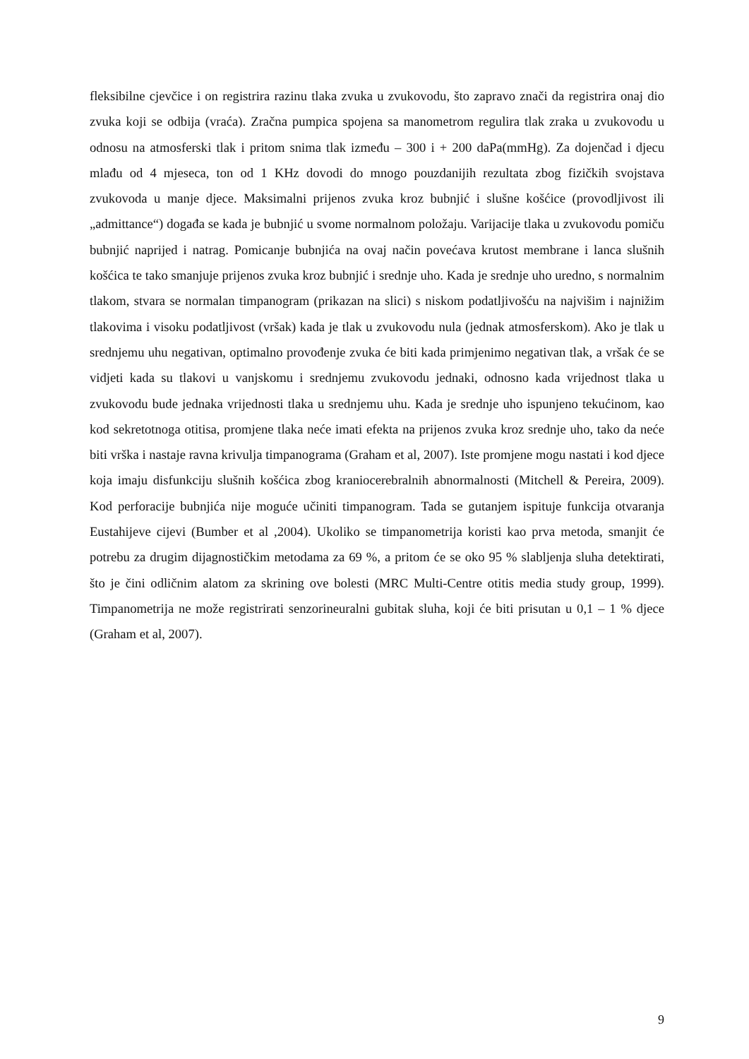fleksibilne cjevčice i on registrira razinu tlaka zvuka u zvukovodu, što zapravo znači da registrira onaj dio zvuka koji se odbija (vraća). Zračna pumpica spojena sa manometrom regulira tlak zraka u zvukovodu u odnosu na atmosferski tlak i pritom snima tlak između – 300 i + 200 daPa(mmHg). Za dojenčad i djecu mlađu od 4 mjeseca, ton od 1 KHz dovodi do mnogo pouzdanijih rezultata zbog fizičkih svojstava zvukovoda u manje djece. Maksimalni prijenos zvuka kroz bubnjić i slušne košćice (provodljivost ili „admittance“) događa se kada je bubnjić u svome normalnom položaju. Varijacije tlaka u zvukovodu pomiču bubnjić naprijed i natrag. Pomicanje bubnjića na ovaj način povećava krutost membrane i lanca slušnih košćica te tako smanjuje prijenos zvuka kroz bubnjić i srednje uho. Kada je srednje uho uredno, s normalnim tlakom, stvara se normalan timpanogram (prikazan na slici) s niskom podatljivošću na najvišim i najnižim tlakovima i visoku podatljivost (vršak) kada je tlak u zvukovodu nula (jednak atmosferskom). Ako je tlak u srednjemu uhu negativan, optimalno provođenje zvuka će biti kada primjenimo negativan tlak, a vršak će se vidjeti kada su tlakovi u vanjskomu i srednjemu zvukovodu jednaki, odnosno kada vrijednost tlaka u zvukovodu bude jednaka vrijednosti tlaka u srednjemu uhu. Kada je srednje uho ispunjeno tekućinom, kao kod sekretotnoga otitisa, promjene tlaka neće imati efekta na prijenos zvuka kroz srednje uho, tako da neće biti vrška i nastaje ravna krivulja timpanograma (Graham et al, 2007). Iste promjene mogu nastati i kod djece koja imaju disfunkciju slušnih košćica zbog kraniocerebralnih abnormalnosti (Mitchell & Pereira, 2009). Kod perforacije bubnjića nije moguće učiniti timpanogram. Tada se gutanjem ispituje funkcija otvaranja Eustahijeve cijevi (Bumber et al ,2004). Ukoliko se timpanometrija koristi kao prva metoda, smanjit će potrebu za drugim dijagnostičkim metodama za 69 %, a pritom će se oko 95 % slabljenja sluha detektirati, što je čini odličnim alatom za skrining ove bolesti (MRC Multi-Centre otitis media study group, 1999). Timpanometrija ne može registrirati senzorineuralni gubitak sluha, koji će biti prisutan u 0,1 – 1 % djece (Graham et al, 2007).
9